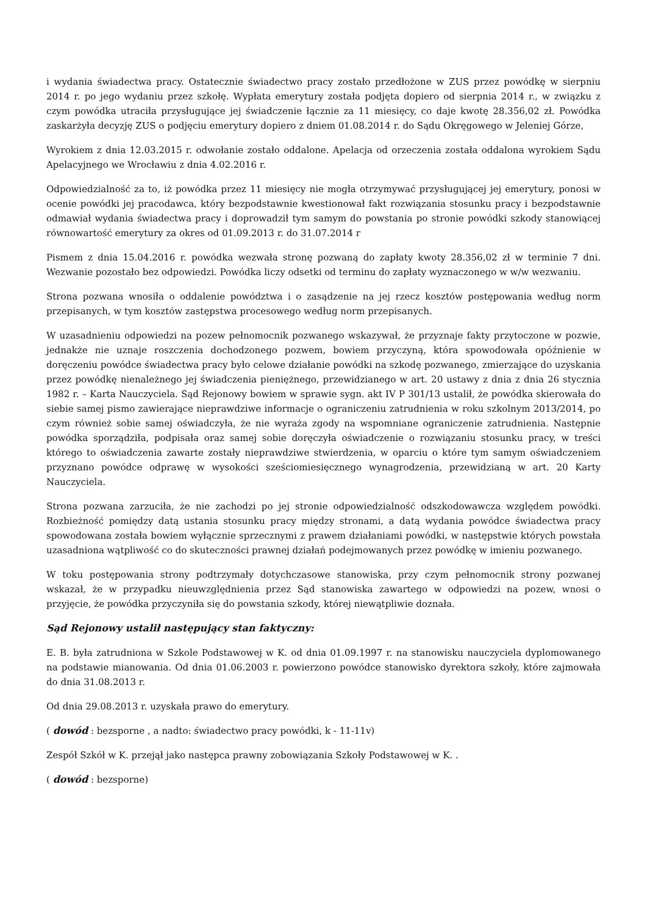i wydania świadectwa pracy. Ostatecznie świadectwo pracy zostało przedłożone w ZUS przez powódkę w sierpniu 2014 r. po jego wydaniu przez szkołę. Wypłata emerytury została podjęta dopiero od sierpnia 2014 r., w związku z czym powódka utraciła przysługujące jej świadczenie łącznie za 11 miesięcy, co daje kwotę 28.356,02 zł. Powódka zaskarżyła decyzję ZUS o podjęciu emerytury dopiero z dniem 01.08.2014 r. do Sądu Okręgowego w Jeleniej Górze,
Wyrokiem z dnia 12.03.2015 r. odwołanie zostało oddalone. Apelacja od orzeczenia została oddalona wyrokiem Sądu Apelacyjnego we Wrocławiu z dnia 4.02.2016 r.
Odpowiedzialność za to, iż powódka przez 11 miesięcy nie mogła otrzymywać przysługującej jej emerytury, ponosi w ocenie powódki jej pracodawca, który bezpodstawnie kwestionował fakt rozwiązania stosunku pracy i bezpodstawnie odmawiał wydania świadectwa pracy i doprowadził tym samym do powstania po stronie powódki szkody stanowiącej równowartość emerytury za okres od 01.09.2013 r. do 31.07.2014 r
Pismem z dnia 15.04.2016 r. powódka wezwała stronę pozwaną do zapłaty kwoty 28.356,02 zł w terminie 7 dni. Wezwanie pozostało bez odpowiedzi. Powódka liczy odsetki od terminu do zapłaty wyznaczonego w w/w wezwaniu.
Strona pozwana wnosiła o oddalenie powództwa i o zasądzenie na jej rzecz kosztów postępowania według norm przepisanych, w tym kosztów zastępstwa procesowego według norm przepisanych.
W uzasadnieniu odpowiedzi na pozew pełnomocnik pozwanego wskazywał, że przyznaje fakty przytoczone w pozwie, jednakże nie uznaje roszczenia dochodzonego pozwem, bowiem przyczyną, która spowodowała opóźnienie w doręczeniu powódce świadectwa pracy było celowe działanie powódki na szkodę pozwanego, zmierzające do uzyskania przez powódkę nienależnego jej świadczenia pieniężnego, przewidzianego w art. 20 ustawy z dnia z dnia 26 stycznia 1982 r. – Karta Nauczyciela. Sąd Rejonowy bowiem w sprawie sygn. akt IV P 301/13 ustalił, że powódka skierowała do siebie samej pismo zawierające nieprawdziwe informacje o ograniczeniu zatrudnienia w roku szkolnym 2013/2014, po czym również sobie samej oświadczyła, że nie wyraża zgody na wspomniane ograniczenie zatrudnienia. Następnie powódka sporządziła, podpisała oraz samej sobie doręczyła oświadczenie o rozwiązaniu stosunku pracy, w treści którego to oświadczenia zawarte zostały nieprawdziwe stwierdzenia, w oparciu o które tym samym oświadczeniem przyznano powódce odprawę w wysokości sześciomiesięcznego wynagrodzenia, przewidzianą w art. 20 Karty Nauczyciela.
Strona pozwana zarzuciła, że nie zachodzi po jej stronie odpowiedzialność odszkodowawcza względem powódki. Rozbieżność pomiędzy datą ustania stosunku pracy między stronami, a datą wydania powódce świadectwa pracy spowodowana została bowiem wyłącznie sprzecznymi z prawem działaniami powódki, w następstwie których powstała uzasadniona wątpliwość co do skuteczności prawnej działań podejmowanych przez powódkę w imieniu pozwanego.
W toku postępowania strony podtrzymały dotychczasowe stanowiska, przy czym pełnomocnik strony pozwanej wskazał, że w przypadku nieuwzględnienia przez Sąd stanowiska zawartego w odpowiedzi na pozew, wnosi o przyjęcie, że powódka przyczyniła się do powstania szkody, której niewątpliwie doznała.
Sąd Rejonowy ustalił następujący stan faktyczny:
E. B. była zatrudniona w Szkole Podstawowej w K. od dnia 01.09.1997 r. na stanowisku nauczyciela dyplomowanego na podstawie mianowania. Od dnia 01.06.2003 r. powierzono powódce stanowisko dyrektora szkoły, które zajmowała do dnia 31.08.2013 r.
Od dnia 29.08.2013 r. uzyskała prawo do emerytury.
( dowód : bezsporne , a nadto: świadectwo pracy powódki, k - 11-11v)
Zespół Szkół w K. przejął jako następca prawny zobowiązania Szkoły Podstawowej w K. .
( dowód : bezsporne)